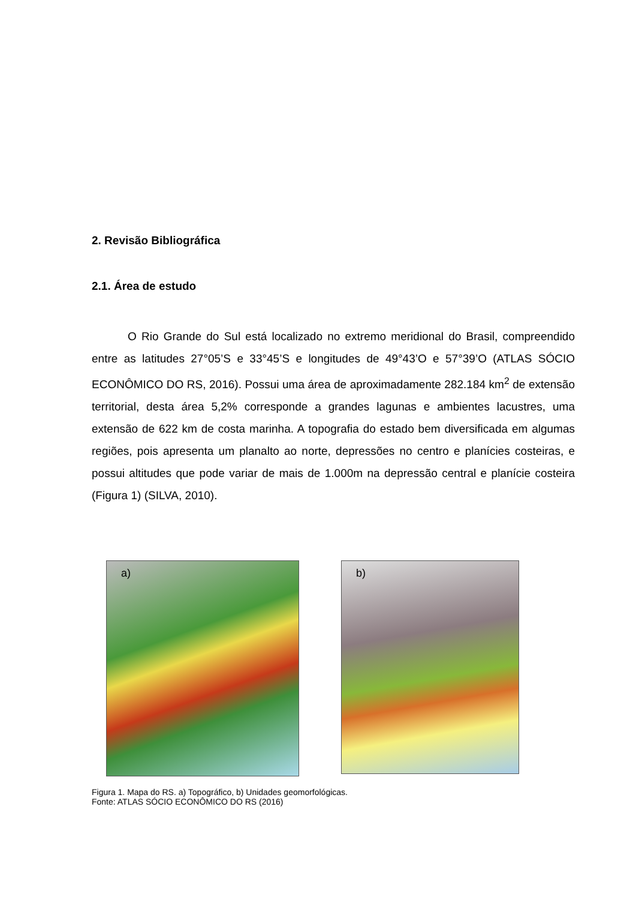2. Revisão Bibliográfica
2.1. Área de estudo
O Rio Grande do Sul está localizado no extremo meridional do Brasil, compreendido entre as latitudes 27°05’S e 33°45’S e longitudes de 49°43’O e 57°39’O (ATLAS SÓCIO ECONÔMICO DO RS, 2016). Possui uma área de aproximadamente 282.184 km<sup>2</sup> de extensão territorial, desta área 5,2% corresponde a grandes lagunas e ambientes lacustres, uma extensão de 622 km de costa marinha. A topografia do estado bem diversificada em algumas regiões, pois apresenta um planalto ao norte, depressões no centro e planícies costeiras, e possui altitudes que pode variar de mais de 1.000m na depressão central e planície costeira (Figura 1) (SILVA, 2010).
a)
b)
Figura 1. Mapa do RS. a) Topográfico, b) Unidades geomorfológicas.
Fonte: ATLAS SÓCIO ECONÔMICO DO RS (2016)